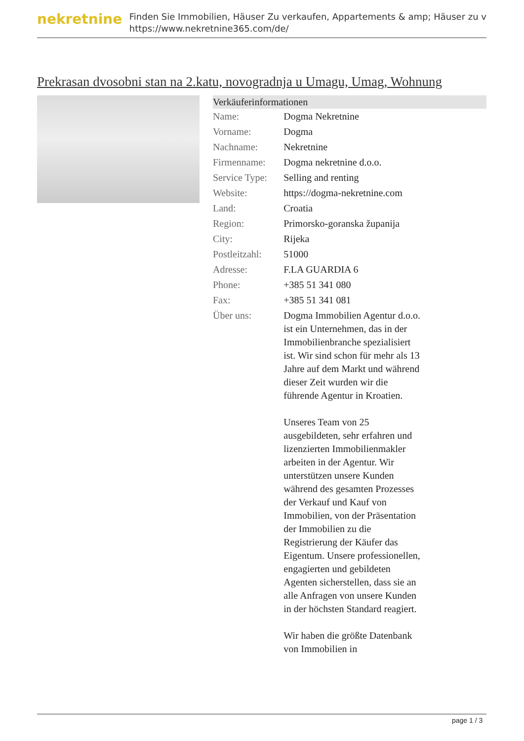nekretnine
Finden Sie Immobilien, Häuser Zu verkaufen, Appartements & amp; Häuser zu v
https://www.nekretnine365.com/de/
Prekrasan dvosobni stan na 2.katu, novogradnja u Umagu, Umag, Wohnung
| Verkäuferinformationen | |
| --- | --- |
| Name: | Dogma Nekretnine |
| Vorname: | Dogma |
| Nachname: | Nekretnine |
| Firmenname: | Dogma nekretnine d.o.o. |
| Service Type: | Selling and renting |
| Website: | https://dogma-nekretnine.com |
| Land: | Croatia |
| Region: | Primorsko-goranska županija |
| City: | Rijeka |
| Postleitzahl: | 51000 |
| Adresse: | F.LA GUARDIA 6 |
| Phone: | +385 51 341 080 |
| Fax: | +385 51 341 081 |
| Über uns: | Dogma Immobilien Agentur d.o.o. ist ein Unternehmen, das in der Immobilienbranche spezialisiert ist. Wir sind schon für mehr als 13 Jahre auf dem Markt und während dieser Zeit wurden wir die führende Agentur in Kroatien. Unseres Team von 25 ausgebildeten, sehr erfahren und lizenzierten Immobilienmakler arbeiten in der Agentur. Wir unterstützen unsere Kunden während des gesamten Prozesses der Verkauf und Kauf von Immobilien, von der Präsentation der Immobilien zu die Registrierung der Käufer das Eigentum. Unsere professionellen, engagierten und gebildeten Agenten sicherstellen, dass sie an alle Anfragen von unsere Kunden in der höchsten Standard reagiert. Wir haben die größte Datenbank von Immobilien in |
page 1 / 3